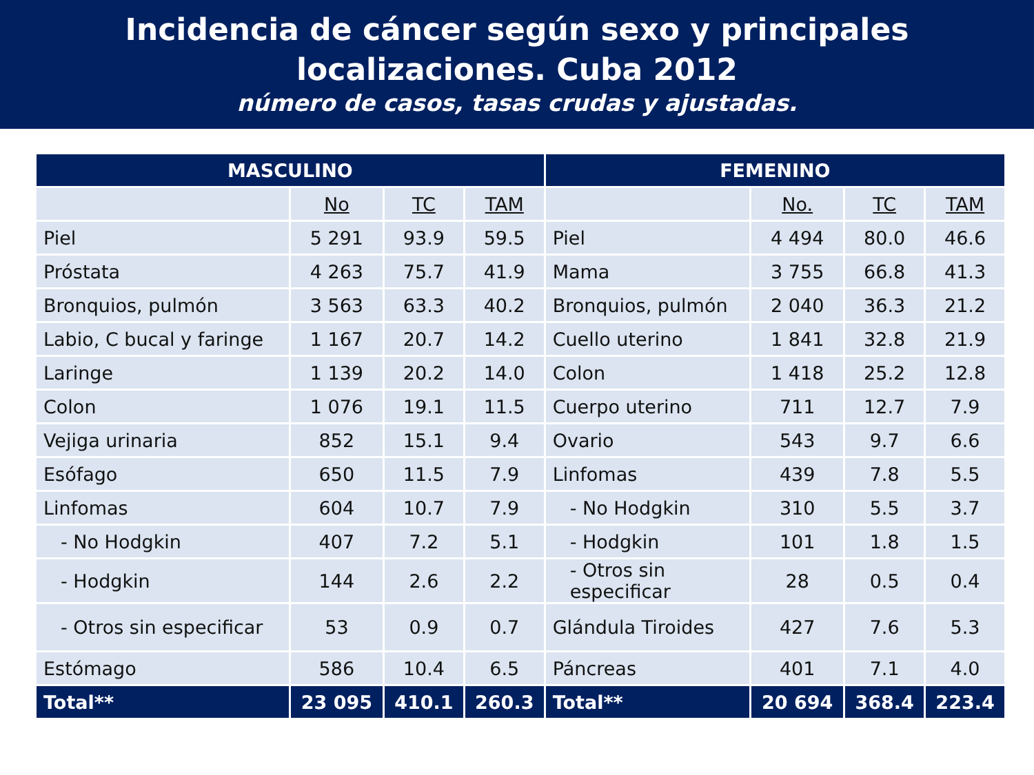Incidencia de cáncer según sexo y principales
localizaciones. Cuba 2012
número de casos, tasas crudas y ajustadas.
| MASCULINO | | | | FEMENINO | | | |
| --- | --- | --- | --- | --- | --- | --- | --- |
| | No | TC | TAM | | No. | TC | TAM |
| Piel | 5 291 | 93.9 | 59.5 | Piel | 4 494 | 80.0 | 46.6 |
| Próstata | 4 263 | 75.7 | 41.9 | Mama | 3 755 | 66.8 | 41.3 |
| Bronquios, pulmón | 3 563 | 63.3 | 40.2 | Bronquios, pulmón | 2 040 | 36.3 | 21.2 |
| Labio, C bucal y faringe | 1 167 | 20.7 | 14.2 | Cuello uterino | 1 841 | 32.8 | 21.9 |
| Laringe | 1 139 | 20.2 | 14.0 | Colon | 1 418 | 25.2 | 12.8 |
| Colon | 1 076 | 19.1 | 11.5 | Cuerpo uterino | 711 | 12.7 | 7.9 |
| Vejiga urinaria | 852 | 15.1 | 9.4 | Ovario | 543 | 9.7 | 6.6 |
| Esófago | 650 | 11.5 | 7.9 | Linfomas | 439 | 7.8 | 5.5 |
| Linfomas | 604 | 10.7 | 7.9 | - No Hodgkin | 310 | 5.5 | 3.7 |
| - No Hodgkin | 407 | 7.2 | 5.1 | - Hodgkin | 101 | 1.8 | 1.5 |
| - Hodgkin | 144 | 2.6 | 2.2 | - Otros sin especificar | 28 | 0.5 | 0.4 |
| - Otros sin especificar | 53 | 0.9 | 0.7 | Glándula Tiroides | 427 | 7.6 | 5.3 |
| Estómago | 586 | 10.4 | 6.5 | Páncreas | 401 | 7.1 | 4.0 |
| Total** | 23 095 | 410.1 | 260.3 | Total** | 20 694 | 368.4 | 223.4 |